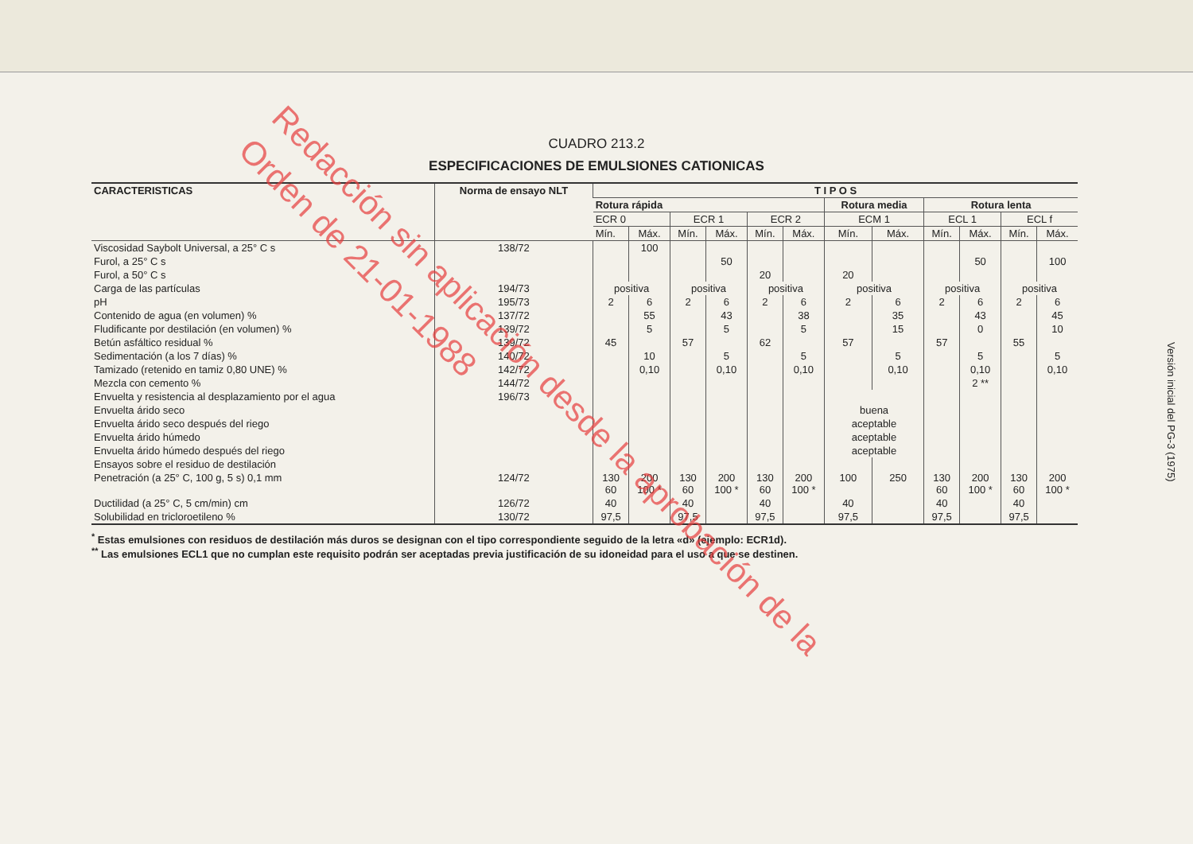CUADRO 213.2
ESPECIFICACIONES DE EMULSIONES CATIONICAS
| CARACTERISTICAS | Norma de ensayo NLT | T I P O S | | | | | | | | | | | |
| --- | --- | --- | --- | --- | --- | --- | --- | --- | --- | --- | --- | --- | --- |
| | | Rotura rápida | | | | | | Rotura media | | Rotura lenta | | | |
| | | ECR 0 | | ECR 1 | | ECR 2 | | ECM 1 | | ECL 1 | | ECL f | |
| | | Mín. | Máx. | Mín. | Máx. | Mín. | Máx. | Mín. | Máx. | Mín. | Máx. | Mín. | Máx. |
| Viscosidad Saybolt Universal, a 25° C s | 138/72 | | 100 | | | | | | | | | | |
| Furol, a 25° C s | | | | | 50 | | | | | | 50 | | 100 |
| Furol, a 50° C s | | | | | | 20 | | 20 | | | | | |
| Carga de las partículas | 194/73 | positiva | | positiva | | positiva | | positiva | | positiva | | positiva | |
| pH | 195/73 | 2 | 6 | 2 | 6 | 2 | 6 | 2 | 6 | 2 | 6 | 2 | 6 |
| Contenido de agua (en volumen) % | 137/72 | | 55 | | 43 | | 38 | | 35 | | 43 | | 45 |
| Fludificante por destilación (en volumen) % | 139/72 | | 5 | | 5 | | 5 | | 15 | | 0 | | 10 |
| Betún asfáltico residual % | 139/72 | 45 | | 57 | | 62 | | 57 | | 57 | | 55 | |
| Sedimentación (a los 7 días) % | 140/72 | | 10 | | 5 | | 5 | | 5 | | 5 | | 5 |
| Tamizado (retenido en tamiz 0,80 UNE) % | 142/72 | | 0,10 | | 0,10 | | 0,10 | | 0,10 | | 0,10 | | 0,10 |
| Mezcla con cemento % | 144/72 | | | | | | | | | | 2 ** | | |
| Envuelta y resistencia al desplazamiento por el agua | 196/73 | | | | | | | | | | | | |
| Envuelta árido seco | | | | | | | | buena | | | | | |
| Envuelta árido seco después del riego | | | | | | | | aceptable | | | | | |
| Envuelta árido húmedo | | | | | | | | aceptable | | | | | |
| Envuelta árido húmedo después del riego | | | | | | | | aceptable | | | | | |
| Ensayos sobre el residuo de destilación | | | | | | | | | | | | | |
| Penetración (a 25° C, 100 g, 5 s) 0,1 mm | 124/72 | 130 60 | 200 100 * | 130 60 | 200 100 * | 130 60 | 200 100 * | 100 | 250 | 130 60 | 200 100 * | 130 60 | 200 100 * |
| Ductilidad (a 25° C, 5 cm/min) cm | 126/72 | 40 | | 40 | | 40 | | 40 | | 40 | | 40 | |
| Solubilidad en tricloroetileno % | 130/72 | 97,5 | | 97,5 | | 97,5 | | 97,5 | | 97,5 | | 97,5 | |
<sup>*</sup> Estas emulsiones con residuos de destilación más duros se designan con el tipo correspondiente seguido de la letra «d» (ejemplo: ECR1d).
<sup>**</sup> Las emulsiones ECL1 que no cumplan este requisito podrán ser aceptadas previa justificación de su idoneidad para el uso a que se destinen.
Versión inicial del PG-3 (1975)
Redacción sin aplicación desde la aprobación de la
Orden de 21-01-1988